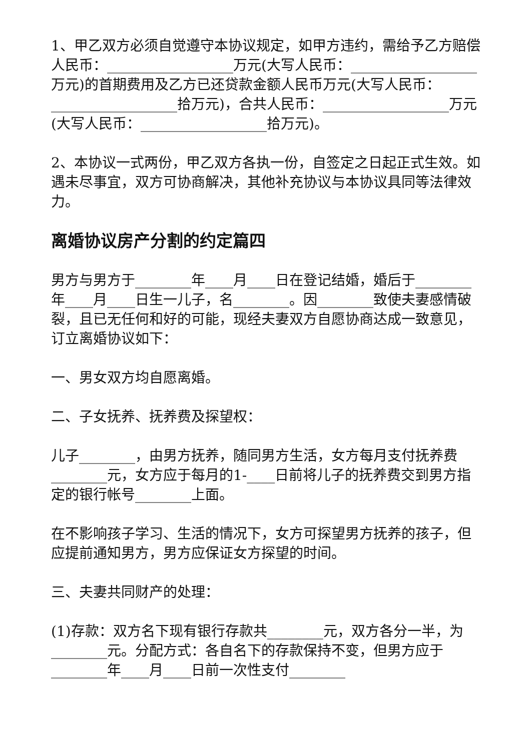1、甲乙双方必须自觉遵守本协议规定，如甲方违约，需给予乙方赔偿人民币：__________________万元(大写人民币：__________________万元)的首期费用及乙方已还贷款金额人民币万元(大写人民币：__________________拾万元)，合共人民币：__________________万元(大写人民币：__________________拾万元)。
2、本协议一式两份，甲乙双方各执一份，自签定之日起正式生效。如遇未尽事宜，双方可协商解决，其他补充协议与本协议具同等法律效力。
离婚协议房产分割的约定篇四
男方与男方于________年____月____日在登记结婚，婚后于________年____月____日生一儿子，名________。因________致使夫妻感情破裂，且已无任何和好的可能，现经夫妻双方自愿协商达成一致意见，订立离婚协议如下：
一、男女双方均自愿离婚。
二、子女抚养、抚养费及探望权：
儿子________，由男方抚养，随同男方生活，女方每月支付抚养费________元，女方应于每月的1-____日前将儿子的抚养费交到男方指定的银行帐号________上面。
在不影响孩子学习、生活的情况下，女方可探望男方抚养的孩子，但应提前通知男方，男方应保证女方探望的时间。
三、夫妻共同财产的处理：
(1)存款：双方名下现有银行存款共________元，双方各分一半，为________元。分配方式：各自名下的存款保持不变，但男方应于________年____月____日前一次性支付________